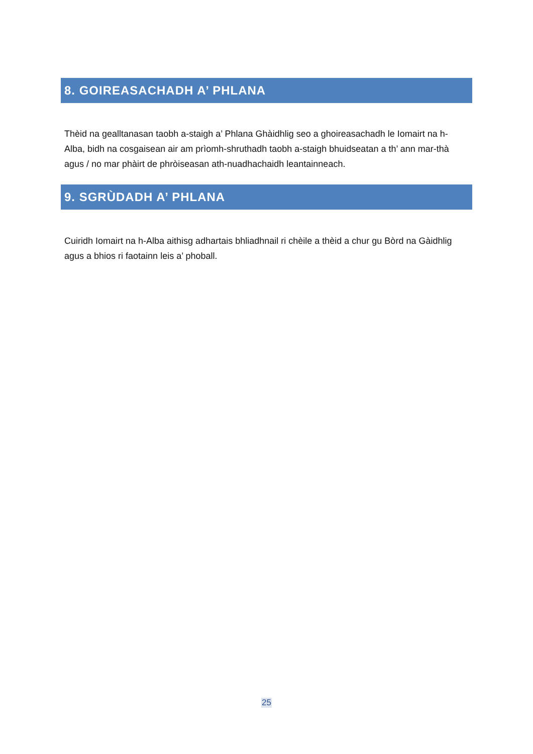8. GOIREASACHADH A’ PHLANA
Thèid na gealltanasan taobh a-staigh a’ Phlana Ghàidhlig seo a ghoireasachadh le Iomairt na h-Alba, bidh na cosgaisean air am prìomh-shruthadh taobh a-staigh bhuidseatan a th’ ann mar-thà agus / no mar phàirt de phròiseasan ath-nuadhachaidh leantainneach.
9. SGRÙDADH A’ PHLANA
Cuiridh Iomairt na h-Alba aithisg adhartais bhliadhnail ri chèile a thèid a chur gu Bòrd na Gàidhlig agus a bhios ri faotainn leis a’ phoball.
25